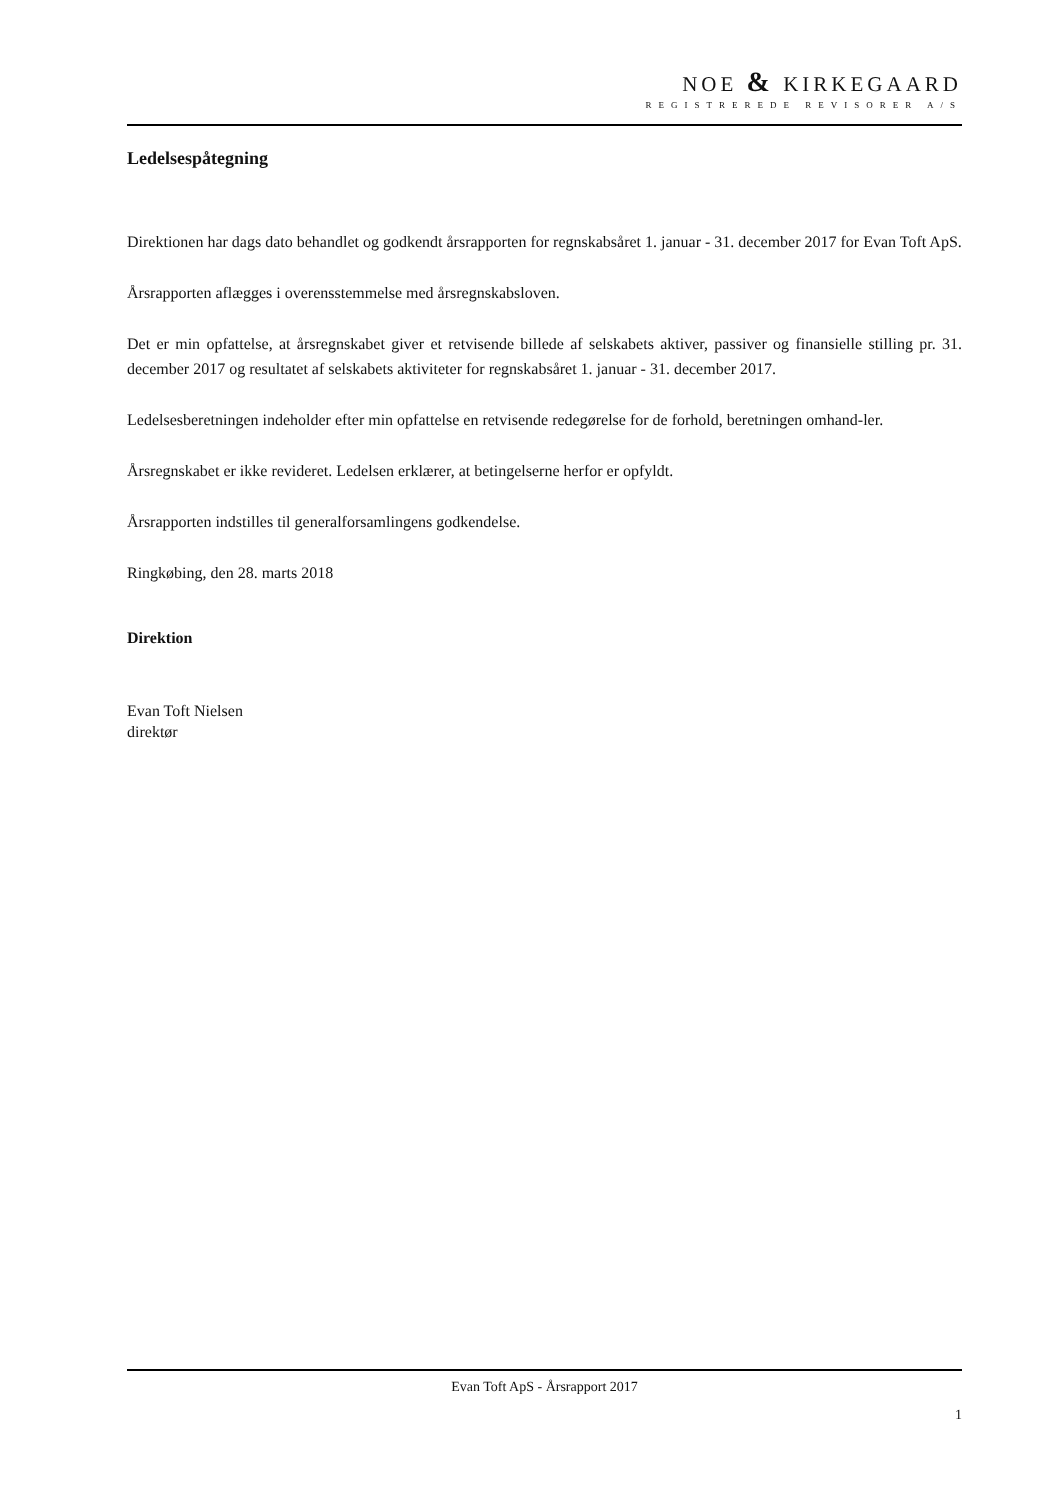NOE & KIRKEGAARD
REGISTREREDE REVISORER A/S
Ledelsespåtegning
Direktionen har dags dato behandlet og godkendt årsrapporten for regnskabsåret 1. januar - 31. december 2017 for Evan Toft ApS.
Årsrapporten aflægges i overensstemmelse med årsregnskabsloven.
Det er min opfattelse, at årsregnskabet giver et retvisende billede af selskabets aktiver, passiver og finansielle stilling pr. 31. december 2017 og resultatet af selskabets aktiviteter for regnskabsåret 1. januar - 31. december 2017.
Ledelsesberetningen indeholder efter min opfattelse en retvisende redegørelse for de forhold, beretningen omhand-ler.
Årsregnskabet er ikke revideret. Ledelsen erklærer, at betingelserne herfor er opfyldt.
Årsrapporten indstilles til generalforsamlingens godkendelse.
Ringkøbing, den 28. marts 2018
Direktion
Evan Toft Nielsen
direktør
Evan Toft ApS - Årsrapport 2017
1